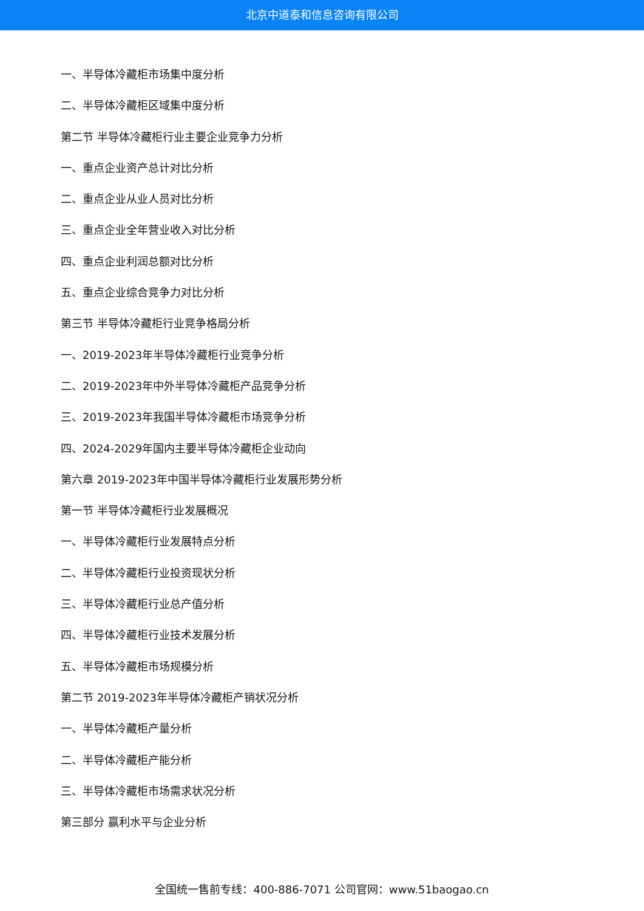北京中道泰和信息咨询有限公司
一、半导体冷藏柜市场集中度分析
二、半导体冷藏柜区域集中度分析
第二节 半导体冷藏柜行业主要企业竞争力分析
一、重点企业资产总计对比分析
二、重点企业从业人员对比分析
三、重点企业全年营业收入对比分析
四、重点企业利润总额对比分析
五、重点企业综合竞争力对比分析
第三节 半导体冷藏柜行业竞争格局分析
一、2019-2023年半导体冷藏柜行业竞争分析
二、2019-2023年中外半导体冷藏柜产品竞争分析
三、2019-2023年我国半导体冷藏柜市场竞争分析
四、2024-2029年国内主要半导体冷藏柜企业动向
第六章 2019-2023年中国半导体冷藏柜行业发展形势分析
第一节 半导体冷藏柜行业发展概况
一、半导体冷藏柜行业发展特点分析
二、半导体冷藏柜行业投资现状分析
三、半导体冷藏柜行业总产值分析
四、半导体冷藏柜行业技术发展分析
五、半导体冷藏柜市场规模分析
第二节 2019-2023年半导体冷藏柜产销状况分析
一、半导体冷藏柜产量分析
二、半导体冷藏柜产能分析
三、半导体冷藏柜市场需求状况分析
第三部分 赢利水平与企业分析
全国统一售前专线：400-886-7071 公司官网：www.51baogao.cn